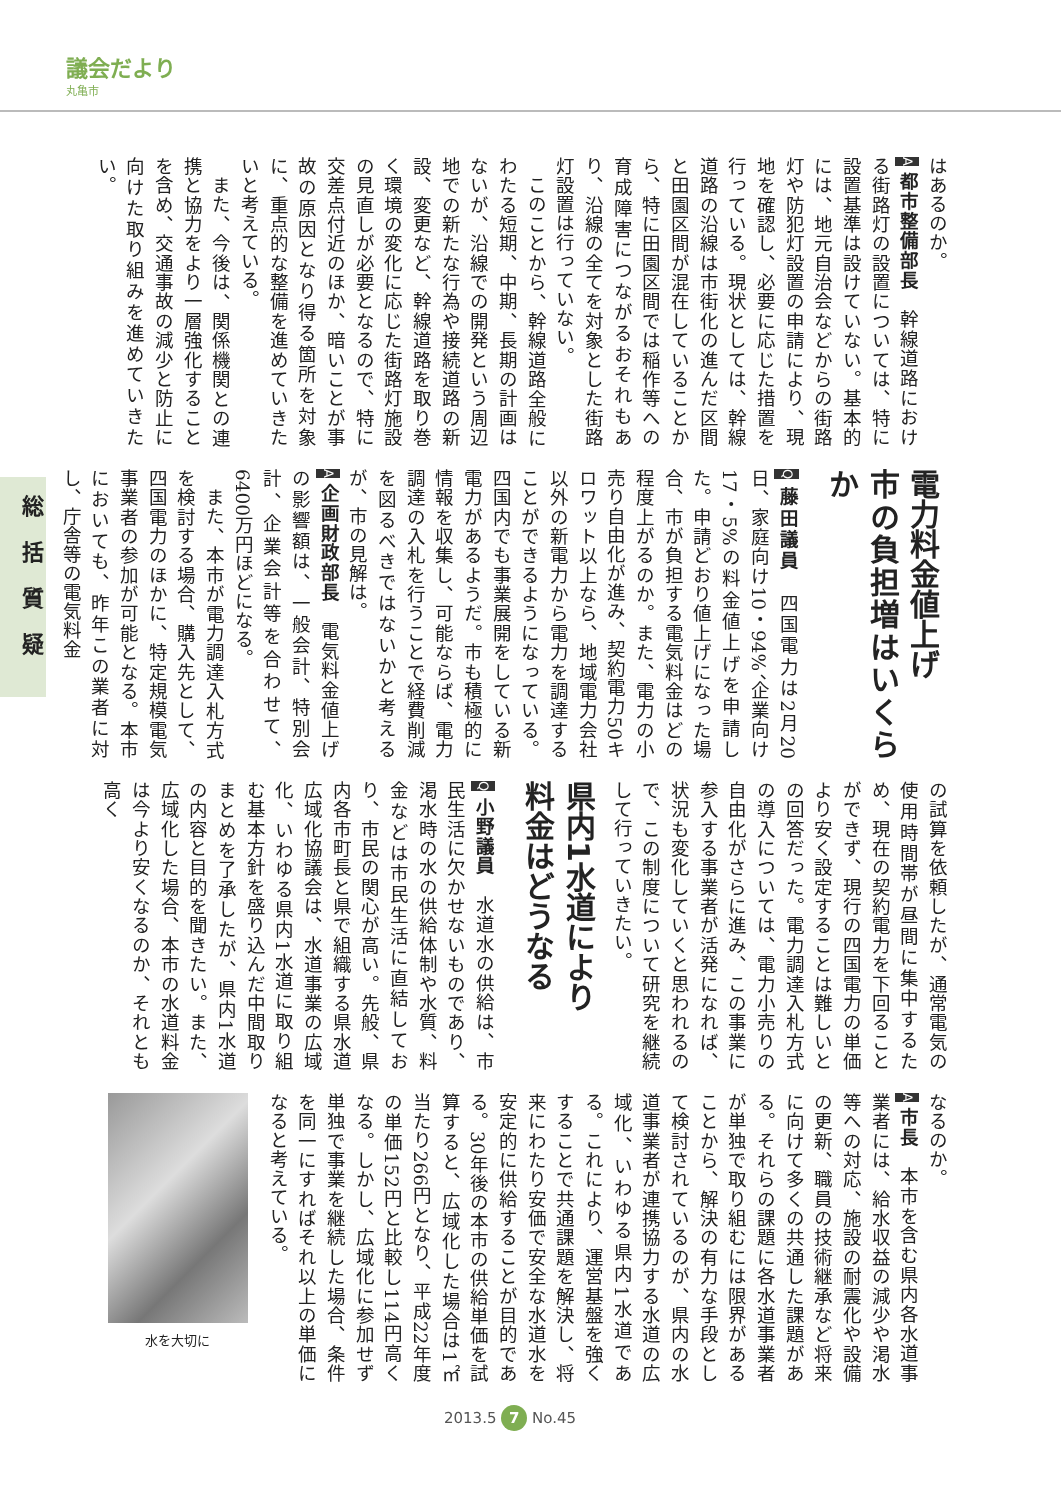議会だより
丸亀市
総括質疑
はあるのか。
A 都市整備部長　幹線道路における街路灯の設置については、特に設置基準は設けていない。基本的には、地元自治会などからの街路灯や防犯灯設置の申請により、現地を確認し、必要に応じた措置を行っている。現状としては、幹線道路の沿線は市街化の進んだ区間と田園区間が混在していることから、特に田園区間では稲作等への育成障害につながるおそれもあり、沿線の全てを対象とした街路灯設置は行っていない。
このことから、幹線道路全般にわたる短期、中期、長期の計画はないが、沿線での開発という周辺地での新たな行為や接続道路の新設、変更など、幹線道路を取り巻く環境の変化に応じた街路灯施設の見直しが必要となるので、特に交差点付近のほか、暗いことが事故の原因となり得る箇所を対象に、重点的な整備を進めていきたいと考えている。
また、今後は、関係機関との連携と協力をより一層強化することを含め、交通事故の減少と防止に向けた取り組みを進めていきたい。
電力料金値上げ
市の負担増はいくらか
Q 藤田議員　四国電力は2月20日、家庭向け10・94%、企業向け17・5%の料金値上げを申請した。申請どおり値上げになった場合、市が負担する電気料金はどの程度上がるのか。また、電力の小売り自由化が進み、契約電力50キロワット以上なら、地域電力会社以外の新電力から電力を調達することができるようになっている。四国内でも事業展開をしている新電力があるようだ。市も積極的に情報を収集し、可能ならば、電力調達の入札を行うことで経費削減を図るべきではないかと考えるが、市の見解は。
A 企画財政部長　電気料金値上げの影響額は、一般会計、特別会計、企業会計等を合わせて、6400万円ほどになる。
また、本市が電力調達入札方式を検討する場合、購入先として、四国電力のほかに、特定規模電気事業者の参加が可能となる。本市においても、昨年この業者に対し、庁舎等の電気料金
の試算を依頼したが、通常電気の使用時間帯が昼間に集中するため、現在の契約電力を下回ることができず、現行の四国電力の単価より安く設定することは難しいとの回答だった。電力調達入札方式の導入については、電力小売りの自由化がさらに進み、この事業に参入する事業者が活発になれば、状況も変化していくと思われるので、この制度について研究を継続して行っていきたい。
県内1水道により
料金はどうなる
Q 小野議員　水道水の供給は、市民生活に欠かせないものであり、渇水時の水の供給体制や水質、料金などは市民生活に直結しており、市民の関心が高い。先般、県内各市町長と県で組織する県水道広域化協議会は、水道事業の広域化、いわゆる県内1水道に取り組む基本方針を盛り込んだ中間取りまとめを了承したが、県内1水道の内容と目的を聞きたい。また、広域化した場合、本市の水道料金は今より安くなるのか、それとも高く
なるのか。
A 市長　本市を含む県内各水道事業者には、給水収益の減少や渇水等への対応、施設の耐震化や設備の更新、職員の技術継承など将来に向けて多くの共通した課題がある。それらの課題に各水道事業者が単独で取り組むには限界があることから、解決の有力な手段として検討されているのが、県内の水道事業者が連携協力する水道の広域化、いわゆる県内1水道である。これにより、運営基盤を強くすることで共通課題を解決し、将来にわたり安価で安全な水道水を安定的に供給することが目的である。30年後の本市の供給単価を試算すると、広域化した場合は1㎡当たり266円となり、平成22年度の単価152円と比較し114円高くなる。しかし、広域化に参加せず単独で事業を継続した場合、条件を同一にすればそれ以上の単価になると考えている。
水を大切に
2013.5 7 No.45